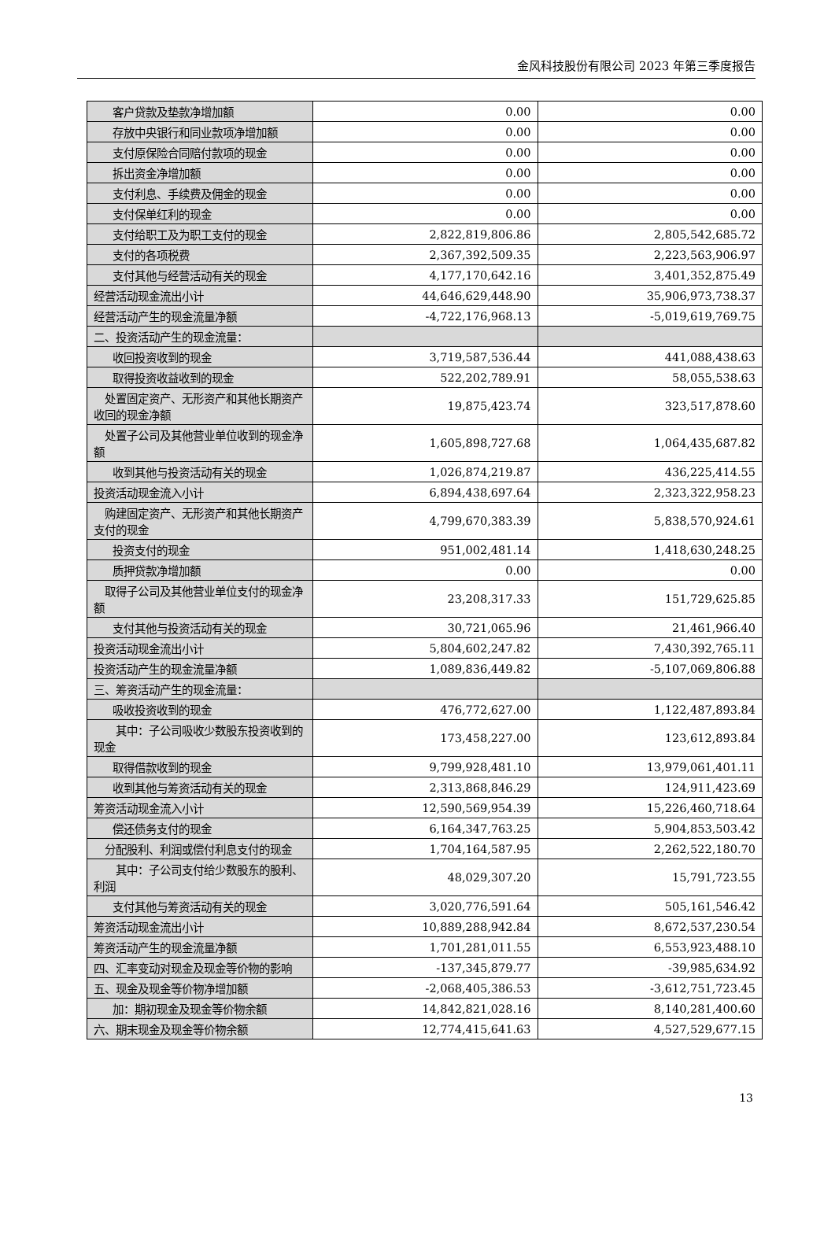金风科技股份有限公司 2023 年第三季度报告
| 客户贷款及垫款净增加额 | 0.00 | 0.00 |
| 存放中央银行和同业款项净增加额 | 0.00 | 0.00 |
| 支付原保险合同赔付款项的现金 | 0.00 | 0.00 |
| 拆出资金净增加额 | 0.00 | 0.00 |
| 支付利息、手续费及佣金的现金 | 0.00 | 0.00 |
| 支付保单红利的现金 | 0.00 | 0.00 |
| 支付给职工及为职工支付的现金 | 2,822,819,806.86 | 2,805,542,685.72 |
| 支付的各项税费 | 2,367,392,509.35 | 2,223,563,906.97 |
| 支付其他与经营活动有关的现金 | 4,177,170,642.16 | 3,401,352,875.49 |
| 经营活动现金流出小计 | 44,646,629,448.90 | 35,906,973,738.37 |
| 经营活动产生的现金流量净额 | -4,722,176,968.13 | -5,019,619,769.75 |
| 二、投资活动产生的现金流量： | | |
| 收回投资收到的现金 | 3,719,587,536.44 | 441,088,438.63 |
| 取得投资收益收到的现金 | 522,202,789.91 | 58,055,538.63 |
| 处置固定资产、无形资产和其他长期资产收回的现金净额 | 19,875,423.74 | 323,517,878.60 |
| 处置子公司及其他营业单位收到的现金净额 | 1,605,898,727.68 | 1,064,435,687.82 |
| 收到其他与投资活动有关的现金 | 1,026,874,219.87 | 436,225,414.55 |
| 投资活动现金流入小计 | 6,894,438,697.64 | 2,323,322,958.23 |
| 购建固定资产、无形资产和其他长期资产支付的现金 | 4,799,670,383.39 | 5,838,570,924.61 |
| 投资支付的现金 | 951,002,481.14 | 1,418,630,248.25 |
| 质押贷款净增加额 | 0.00 | 0.00 |
| 取得子公司及其他营业单位支付的现金净额 | 23,208,317.33 | 151,729,625.85 |
| 支付其他与投资活动有关的现金 | 30,721,065.96 | 21,461,966.40 |
| 投资活动现金流出小计 | 5,804,602,247.82 | 7,430,392,765.11 |
| 投资活动产生的现金流量净额 | 1,089,836,449.82 | -5,107,069,806.88 |
| 三、筹资活动产生的现金流量： | | |
| 吸收投资收到的现金 | 476,772,627.00 | 1,122,487,893.84 |
| 其中：子公司吸收少数股东投资收到的现金 | 173,458,227.00 | 123,612,893.84 |
| 取得借款收到的现金 | 9,799,928,481.10 | 13,979,061,401.11 |
| 收到其他与筹资活动有关的现金 | 2,313,868,846.29 | 124,911,423.69 |
| 筹资活动现金流入小计 | 12,590,569,954.39 | 15,226,460,718.64 |
| 偿还债务支付的现金 | 6,164,347,763.25 | 5,904,853,503.42 |
| 分配股利、利润或偿付利息支付的现金 | 1,704,164,587.95 | 2,262,522,180.70 |
| 其中：子公司支付给少数股东的股利、利润 | 48,029,307.20 | 15,791,723.55 |
| 支付其他与筹资活动有关的现金 | 3,020,776,591.64 | 505,161,546.42 |
| 筹资活动现金流出小计 | 10,889,288,942.84 | 8,672,537,230.54 |
| 筹资活动产生的现金流量净额 | 1,701,281,011.55 | 6,553,923,488.10 |
| 四、汇率变动对现金及现金等价物的影响 | -137,345,879.77 | -39,985,634.92 |
| 五、现金及现金等价物净增加额 | -2,068,405,386.53 | -3,612,751,723.45 |
| 加：期初现金及现金等价物余额 | 14,842,821,028.16 | 8,140,281,400.60 |
| 六、期末现金及现金等价物余额 | 12,774,415,641.63 | 4,527,529,677.15 |
13